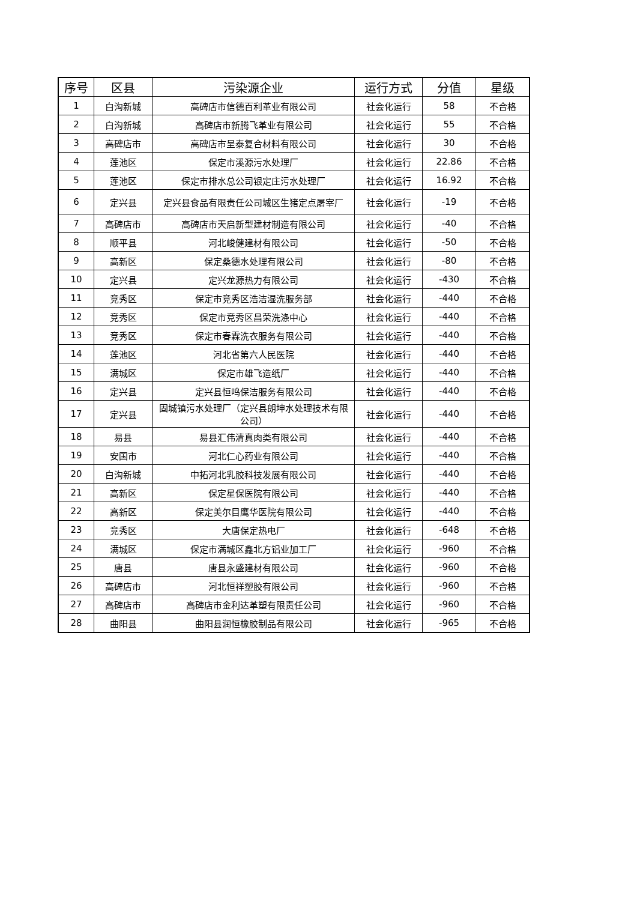| 序号 | 区县 | 污染源企业 | 运行方式 | 分值 | 星级 |
| --- | --- | --- | --- | --- | --- |
| 1 | 白沟新城 | 高碑店市信德百利革业有限公司 | 社会化运行 | 58 | 不合格 |
| 2 | 白沟新城 | 高碑店市新腾飞革业有限公司 | 社会化运行 | 55 | 不合格 |
| 3 | 高碑店市 | 高碑店市呈泰复合材料有限公司 | 社会化运行 | 30 | 不合格 |
| 4 | 莲池区 | 保定市溪源污水处理厂 | 社会化运行 | 22.86 | 不合格 |
| 5 | 莲池区 | 保定市排水总公司银定庄污水处理厂 | 社会化运行 | 16.92 | 不合格 |
| 6 | 定兴县 | 定兴县食品有限责任公司城区生猪定点屠宰厂 | 社会化运行 | -19 | 不合格 |
| 7 | 高碑店市 | 高碑店市天启新型建材制造有限公司 | 社会化运行 | -40 | 不合格 |
| 8 | 顺平县 | 河北峻健建材有限公司 | 社会化运行 | -50 | 不合格 |
| 9 | 高新区 | 保定桑德水处理有限公司 | 社会化运行 | -80 | 不合格 |
| 10 | 定兴县 | 定兴龙源热力有限公司 | 社会化运行 | -430 | 不合格 |
| 11 | 竞秀区 | 保定市竞秀区浩洁湿洗服务部 | 社会化运行 | -440 | 不合格 |
| 12 | 竞秀区 | 保定市竞秀区昌荣洗涤中心 | 社会化运行 | -440 | 不合格 |
| 13 | 竞秀区 | 保定市春霖洗衣服务有限公司 | 社会化运行 | -440 | 不合格 |
| 14 | 莲池区 | 河北省第六人民医院 | 社会化运行 | -440 | 不合格 |
| 15 | 满城区 | 保定市雄飞造纸厂 | 社会化运行 | -440 | 不合格 |
| 16 | 定兴县 | 定兴县恒鸣保洁服务有限公司 | 社会化运行 | -440 | 不合格 |
| 17 | 定兴县 | 固城镇污水处理厂（定兴县朗坤水处理技术有限公司） | 社会化运行 | -440 | 不合格 |
| 18 | 易县 | 易县汇伟清真肉类有限公司 | 社会化运行 | -440 | 不合格 |
| 19 | 安国市 | 河北仁心药业有限公司 | 社会化运行 | -440 | 不合格 |
| 20 | 白沟新城 | 中拓河北乳胶科技发展有限公司 | 社会化运行 | -440 | 不合格 |
| 21 | 高新区 | 保定星保医院有限公司 | 社会化运行 | -440 | 不合格 |
| 22 | 高新区 | 保定美尔目鹰华医院有限公司 | 社会化运行 | -440 | 不合格 |
| 23 | 竞秀区 | 大唐保定热电厂 | 社会化运行 | -648 | 不合格 |
| 24 | 满城区 | 保定市满城区鑫北方铝业加工厂 | 社会化运行 | -960 | 不合格 |
| 25 | 唐县 | 唐县永盛建材有限公司 | 社会化运行 | -960 | 不合格 |
| 26 | 高碑店市 | 河北恒祥塑胶有限公司 | 社会化运行 | -960 | 不合格 |
| 27 | 高碑店市 | 高碑店市金利达革塑有限责任公司 | 社会化运行 | -960 | 不合格 |
| 28 | 曲阳县 | 曲阳县润恒橡胶制品有限公司 | 社会化运行 | -965 | 不合格 |